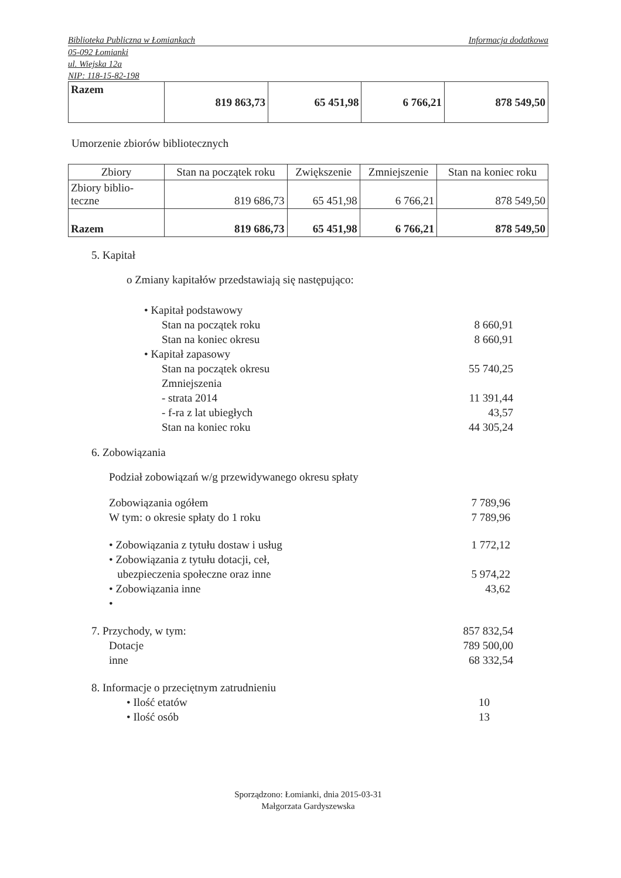Biblioteka Publiczna w Łomiankach Informacja dodatkowa
05-092 Łomianki
ul. Wiejska 12a
NIP: 118-15-82-198
| Razem | 819 863,73 | 65 451,98 | 6 766,21 | 878 549,50 |
Umorzenie zbiorów bibliotecznych
| Zbiory | Stan na początek roku | Zwiększenie | Zmniejszenie | Stan na koniec roku |
| --- | --- | --- | --- | --- |
| Zbiory biblio-teczne | 819 686,73 | 65 451,98 | 6 766,21 | 878 549,50 |
| Razem | 819 686,73 | 65 451,98 | 6 766,21 | 878 549,50 |
5. Kapitał
o Zmiany kapitałów przedstawiają się następująco:
• Kapitał podstawowy
Stan na początek roku 8 660,91
Stan na koniec okresu 8 660,91
• Kapitał zapasowy
Stan na początek okresu 55 740,25
Zmniejszenia
- strata 2014 11 391,44
- f-ra z lat ubiegłych 43,57
Stan na koniec roku 44 305,24
6. Zobowiązania
Podział zobowiązań w/g przewidywanego okresu spłaty
Zobowiązania ogółem 7 789,96
W tym: o okresie spłaty do 1 roku 7 789,96
• Zobowiązania z tytułu dostaw i usług 1 772,12
• Zobowiązania z tytułu dotacji, ceł,
ubezpieczenia społeczne oraz inne 5 974,22
• Zobowiązania inne 43,62
•
7. Przychody, w tym: 857 832,54
Dotacje 789 500,00
inne 68 332,54
8. Informacje o przeciętnym zatrudnieniu
• Ilość etatów 10
• Ilość osób 13
Sporządzono: Łomianki, dnia 2015-03-31
Małgorzata Gardyszewska